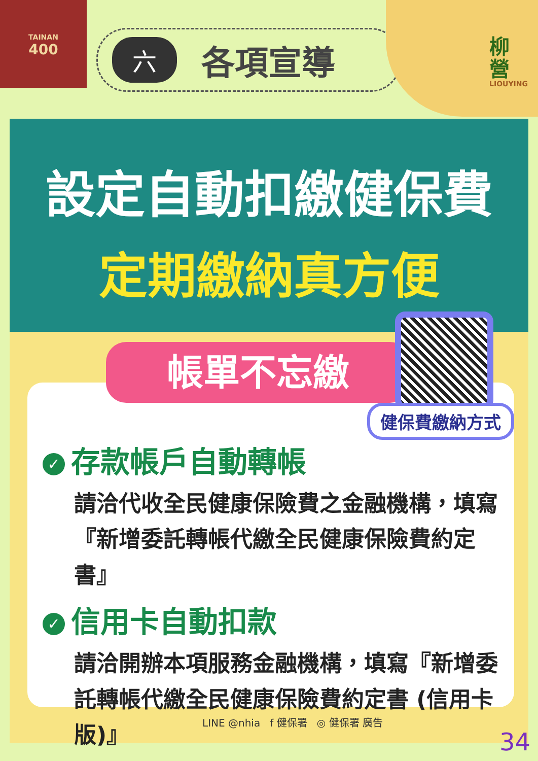TAINAN
400
六各項宣導
柳
營
LIOUYING
設定自動扣繳健保費
定期繳納真方便
✓ 存款帳戶自動轉帳
請洽代收全民健康保險費之金融機構，填寫『新增委託轉帳代繳全民健康保險費約定書』
✓ 信用卡自動扣款
請洽開辦本項服務金融機構，填寫『新增委託轉帳代繳全民健康保險費約定書 (信用卡版)』
帳單不忘繳
健保費繳納方式
LINE @nhia f 健保署 ◎ 健保署 廣告
34